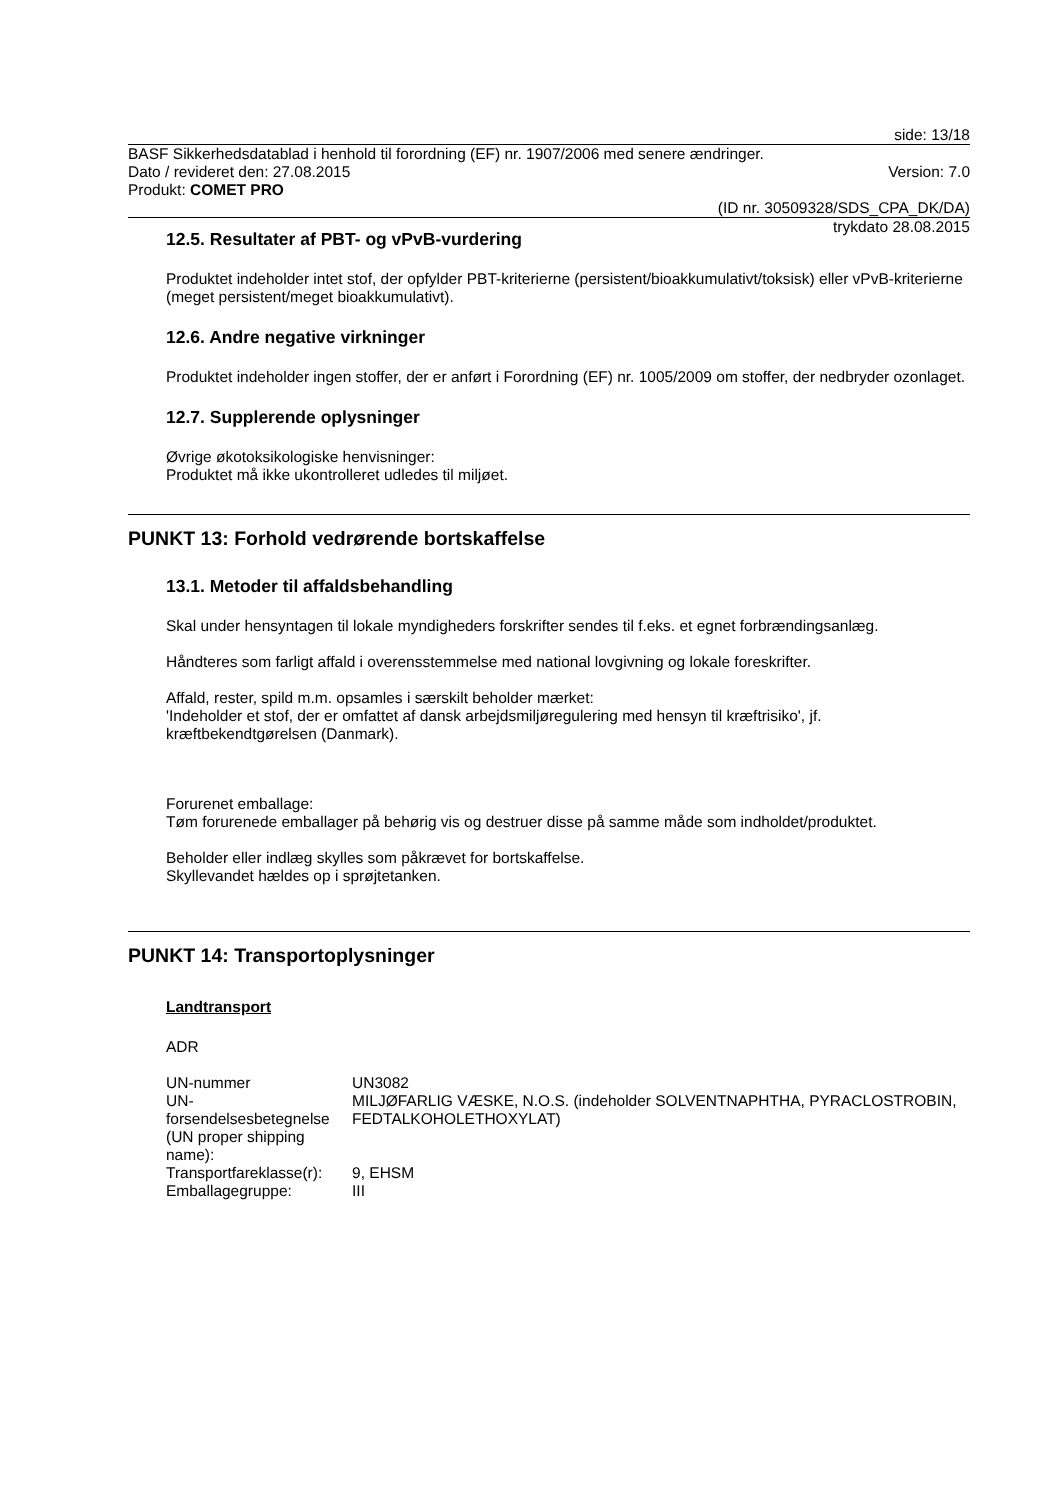side: 13/18
BASF Sikkerhedsdatablad i henhold til forordning (EF) nr. 1907/2006 med senere ændringer.
Dato / revideret den: 27.08.2015 Version: 7.0
Produkt: COMET PRO
(ID nr. 30509328/SDS_CPA_DK/DA)
trykdato 28.08.2015
12.5. Resultater af PBT- og vPvB-vurdering
Produktet indeholder intet stof, der opfylder PBT-kriterierne (persistent/bioakkumulativt/toksisk) eller vPvB-kriterierne (meget persistent/meget bioakkumulativt).
12.6. Andre negative virkninger
Produktet indeholder ingen stoffer, der er anført i Forordning (EF) nr. 1005/2009 om stoffer, der nedbryder ozonlaget.
12.7. Supplerende oplysninger
Øvrige økotoksikologiske henvisninger:
Produktet må ikke ukontrolleret udledes til miljøet.
PUNKT 13: Forhold vedrørende bortskaffelse
13.1. Metoder til affaldsbehandling
Skal under hensyntagen til lokale myndigheders forskrifter sendes til f.eks. et egnet forbrændingsanlæg.
Håndteres som farligt affald i overensstemmelse med national lovgivning og lokale foreskrifter.
Affald, rester, spild m.m. opsamles i særskilt beholder mærket:
'Indeholder et stof, der er omfattet af dansk arbejdsmiljøregulering med hensyn til kræftrisiko', jf. kræftbekendtgørelsen (Danmark).
Forurenet emballage:
Tøm forurenede emballager på behørig vis og destruer disse på samme måde som indholdet/produktet.
Beholder eller indlæg skylles som påkrævet for bortskaffelse.
Skyllevandet hældes op i sprøjtetanken.
PUNKT 14: Transportoplysninger
Landtransport
ADR
| UN-nummer | UN3082 |
| UN-forsendelsesbetegnelse (UN proper shipping name): | MILJØFARLIG VÆSKE, N.O.S. (indeholder SOLVENTNAPHTHA, PYRACLOSTROBIN, FEDTALKOHOLETHOXYLAT) |
| Transportfareklasse(r): | 9, EHSM |
| Emballagegruppe: | III |